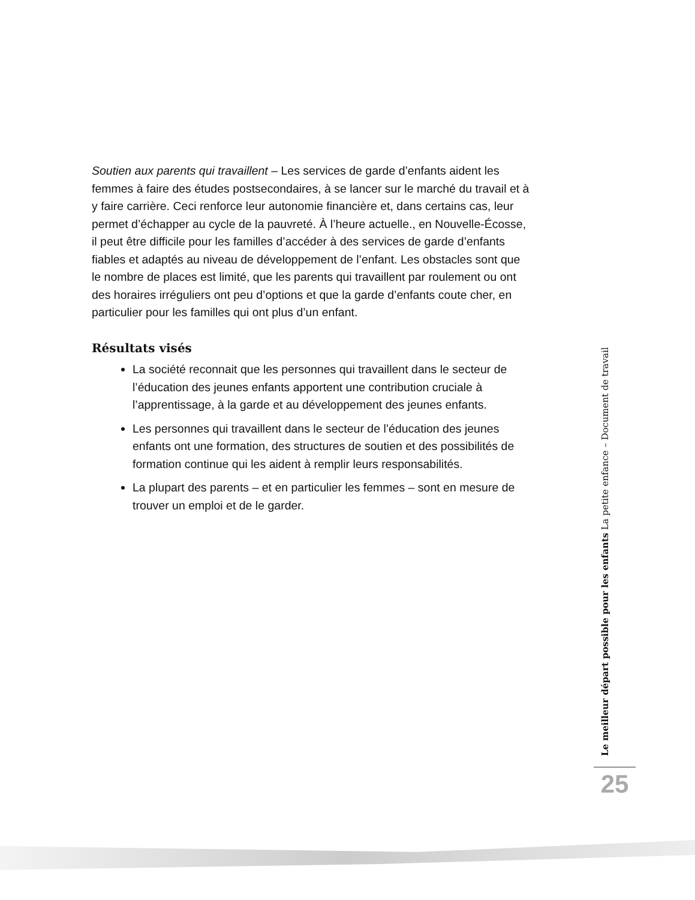Soutien aux parents qui travaillent – Les services de garde d’enfants aident les femmes à faire des études postsecondaires, à se lancer sur le marché du travail et à y faire carrière. Ceci renforce leur autonomie financière et, dans certains cas, leur permet d’échapper au cycle de la pauvreté. À l’heure actuelle., en Nouvelle-Écosse, il peut être difficile pour les familles d’accéder à des services de garde d’enfants fiables et adaptés au niveau de développement de l’enfant. Les obstacles sont que le nombre de places est limité, que les parents qui travaillent par roulement ou ont des horaires irréguliers ont peu d’options et que la garde d’enfants coute cher, en particulier pour les familles qui ont plus d’un enfant.
Résultats visés
La société reconnait que les personnes qui travaillent dans le secteur de l’éducation des jeunes enfants apportent une contribution cruciale à l’apprentissage, à la garde et au développement des jeunes enfants.
Les personnes qui travaillent dans le secteur de l’éducation des jeunes enfants ont une formation, des structures de soutien et des possibilités de formation continue qui les aident à remplir leurs responsabilités.
La plupart des parents – et en particulier les femmes – sont en mesure de trouver un emploi et de le garder.
Le meilleur départ possible pour les enfants La petite enfance – Document de travail
25